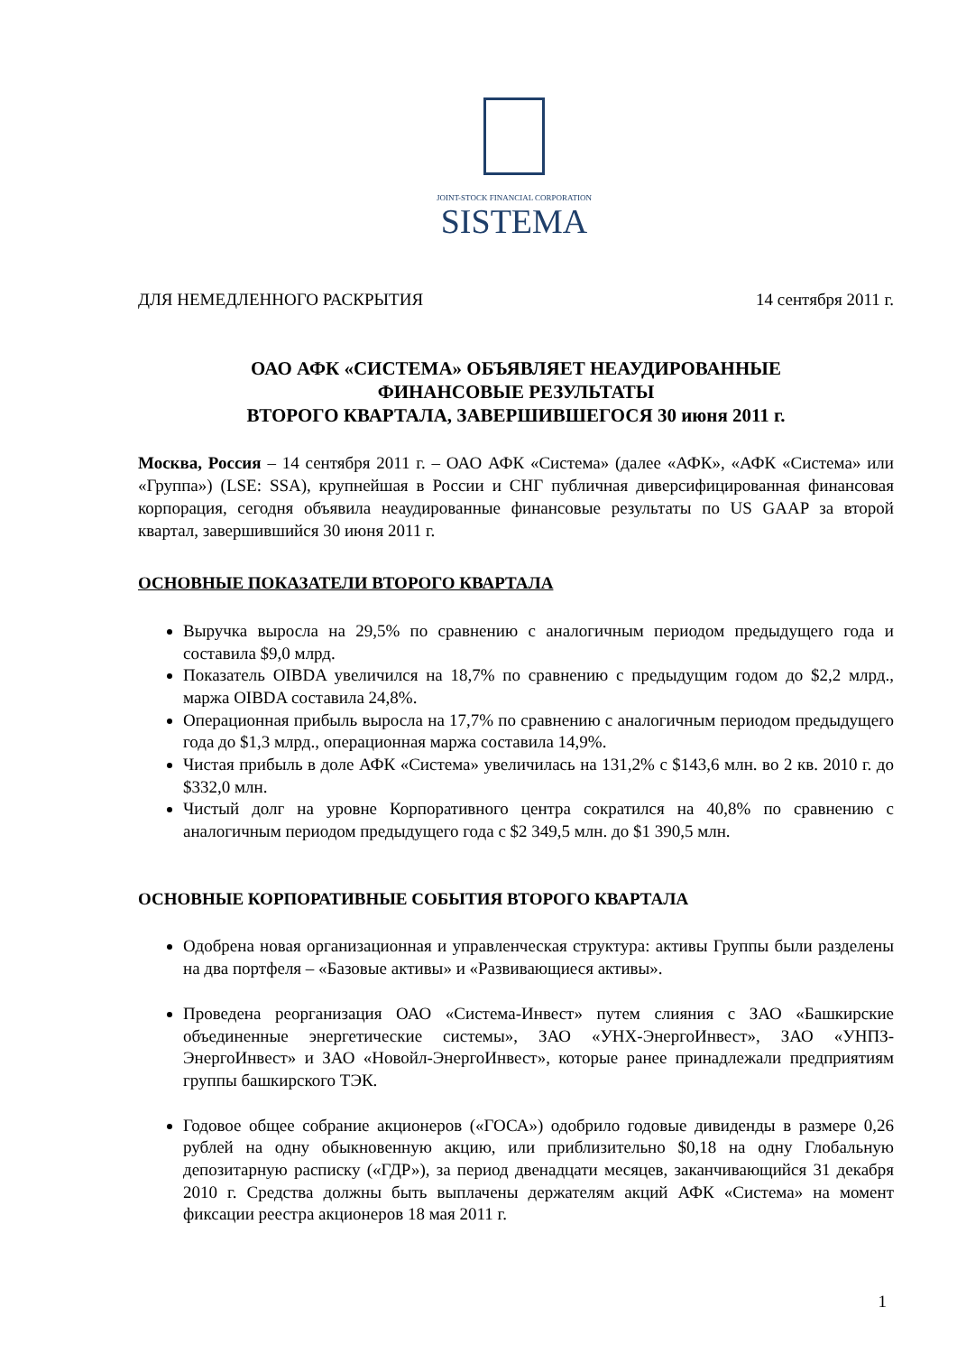JOINT-STOCK FINANCIAL CORPORATION
SISTEMA
ДЛЯ НЕМЕДЛЕННОГО РАСКРЫТИЯ 14 сентября 2011 г.
ОАО АФК «СИСТЕМА» ОБЪЯВЛЯЕТ НЕАУДИРОВАННЫЕ
ФИНАНСОВЫЕ РЕЗУЛЬТАТЫ
ВТОРОГО КВАРТАЛА, ЗАВЕРШИВШЕГОСЯ 30 июня 2011 г.
Москва, Россия – 14 сентября 2011 г. – ОАО АФК «Система» (далее «АФК», «АФК «Система» или «Группа») (LSE: SSA), крупнейшая в России и СНГ публичная диверсифицированная финансовая корпорация, сегодня объявила неаудированные финансовые результаты по US GAAP за второй квартал, завершившийся 30 июня 2011 г.
ОСНОВНЫЕ ПОКАЗАТЕЛИ ВТОРОГО КВАРТАЛА
Выручка выросла на 29,5% по сравнению с аналогичным периодом предыдущего года и составила $9,0 млрд.
Показатель OIBDA увеличился на 18,7% по сравнению с предыдущим годом до $2,2 млрд., маржа OIBDA составила 24,8%.
Операционная прибыль выросла на 17,7% по сравнению с аналогичным периодом предыдущего года до $1,3 млрд., операционная маржа составила 14,9%.
Чистая прибыль в доле АФК «Система» увеличилась на 131,2% с $143,6 млн. во 2 кв. 2010 г. до $332,0 млн.
Чистый долг на уровне Корпоративного центра сократился на 40,8% по сравнению с аналогичным периодом предыдущего года с $2 349,5 млн. до $1 390,5 млн.
ОСНОВНЫЕ КОРПОРАТИВНЫЕ СОБЫТИЯ ВТОРОГО КВАРТАЛА
Одобрена новая организационная и управленческая структура: активы Группы были разделены на два портфеля – «Базовые активы» и «Развивающиеся активы».
Проведена реорганизация ОАО «Система-Инвест» путем слияния с ЗАО «Башкирские объединенные энергетические системы», ЗАО «УНХ-ЭнергоИнвест», ЗАО «УНПЗ-ЭнергоИнвест» и ЗАО «Новойл-ЭнергоИнвест», которые ранее принадлежали предприятиям группы башкирского ТЭК.
Годовое общее собрание акционеров («ГОСА») одобрило годовые дивиденды в размере 0,26 рублей на одну обыкновенную акцию, или приблизительно $0,18 на одну Глобальную депозитарную расписку («ГДР»), за период двенадцати месяцев, заканчивающийся 31 декабря 2010 г. Средства должны быть выплачены держателям акций АФК «Система» на момент фиксации реестра акционеров 18 мая 2011 г.
1